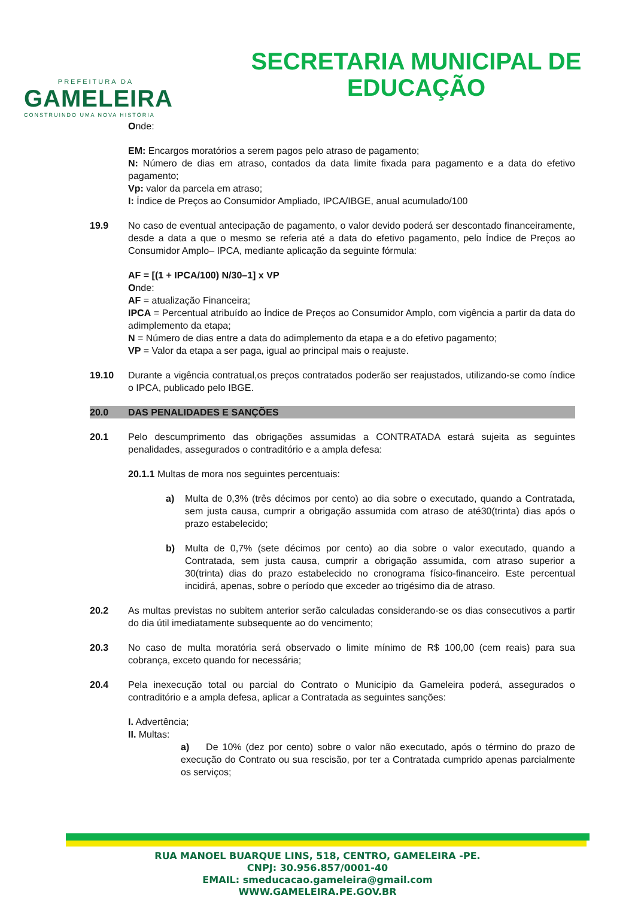PREFEITURA DA
GAMELEIRA
CONSTRUINDO UMA NOVA HISTÓRIA
SECRETARIA MUNICIPAL DE
EDUCAÇÃO
Onde:
EM: Encargos moratórios a serem pagos pelo atraso de pagamento;
N: Número de dias em atraso, contados da data limite fixada para pagamento e a data do efetivo pagamento;
Vp: valor da parcela em atraso;
I: Índice de Preços ao Consumidor Ampliado, IPCA/IBGE, anual acumulado/100
19.9 No caso de eventual antecipação de pagamento, o valor devido poderá ser descontado financeiramente, desde a data a que o mesmo se referia até a data do efetivo pagamento, pelo Índice de Preços ao Consumidor Amplo– IPCA, mediante aplicação da seguinte fórmula:
AF = [(1 + IPCA/100) N/30–1] x VP
Onde:
AF = atualização Financeira;
IPCA = Percentual atribuído ao Índice de Preços ao Consumidor Amplo, com vigência a partir da data do adimplemento da etapa;
N = Número de dias entre a data do adimplemento da etapa e a do efetivo pagamento;
VP = Valor da etapa a ser paga, igual ao principal mais o reajuste.
19.10 Durante a vigência contratual,os preços contratados poderão ser reajustados, utilizando-se como índice o IPCA, publicado pelo IBGE.
20.0 DAS PENALIDADES E SANÇÕES
20.1 Pelo descumprimento das obrigações assumidas a CONTRATADA estará sujeita as seguintes penalidades, assegurados o contraditório e a ampla defesa:
20.1.1 Multas de mora nos seguintes percentuais:
a) Multa de 0,3% (três décimos por cento) ao dia sobre o executado, quando a Contratada, sem justa causa, cumprir a obrigação assumida com atraso de até30(trinta) dias após o prazo estabelecido;
b) Multa de 0,7% (sete décimos por cento) ao dia sobre o valor executado, quando a Contratada, sem justa causa, cumprir a obrigação assumida, com atraso superior a 30(trinta) dias do prazo estabelecido no cronograma físico-financeiro. Este percentual incidirá, apenas, sobre o período que exceder ao trigésimo dia de atraso.
20.2 As multas previstas no subitem anterior serão calculadas considerando-se os dias consecutivos a partir do dia útil imediatamente subsequente ao do vencimento;
20.3 No caso de multa moratória será observado o limite mínimo de R$ 100,00 (cem reais) para sua cobrança, exceto quando for necessária;
20.4 Pela inexecução total ou parcial do Contrato o Município da Gameleira poderá, assegurados o contraditório e a ampla defesa, aplicar a Contratada as seguintes sanções:
I. Advertência;
II. Multas:
a) De 10% (dez por cento) sobre o valor não executado, após o término do prazo de execução do Contrato ou sua rescisão, por ter a Contratada cumprido apenas parcialmente os serviços;
RUA MANOEL BUARQUE LINS, 518, CENTRO, GAMELEIRA -PE.
CNPJ: 30.956.857/0001-40
EMAIL: smeducacao.gameleira@gmail.com
WWW.GAMELEIRA.PE.GOV.BR